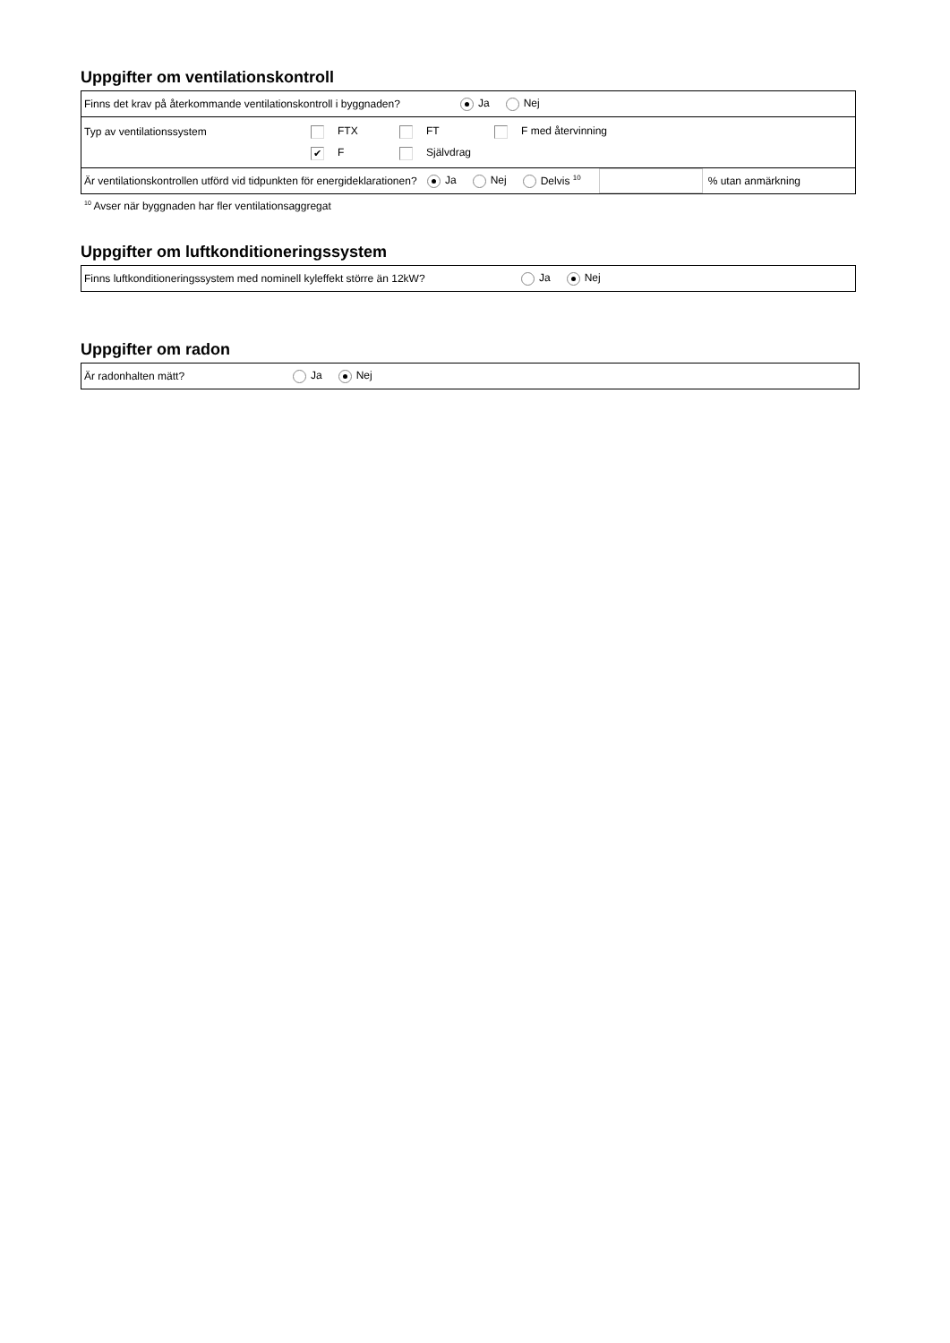Uppgifter om ventilationskontroll
Finns det krav på återkommande ventilationskontroll i byggnaden? Ja Nej
Typ av ventilationssystem FTX FT F med återvinning
✔ F Självdrag
Är ventilationskontrollen utförd vid tidpunkten för energideklarationen? Ja Nej Delvis <sup>10</sup> % utan anmärkning
<sup>10</sup> Avser när byggnaden har fler ventilationsaggregat
Uppgifter om luftkonditioneringssystem
Finns luftkonditioneringssystem med nominell kyleffekt större än 12kW? Ja Nej
Uppgifter om radon
Är radonhalten mätt? Ja Nej